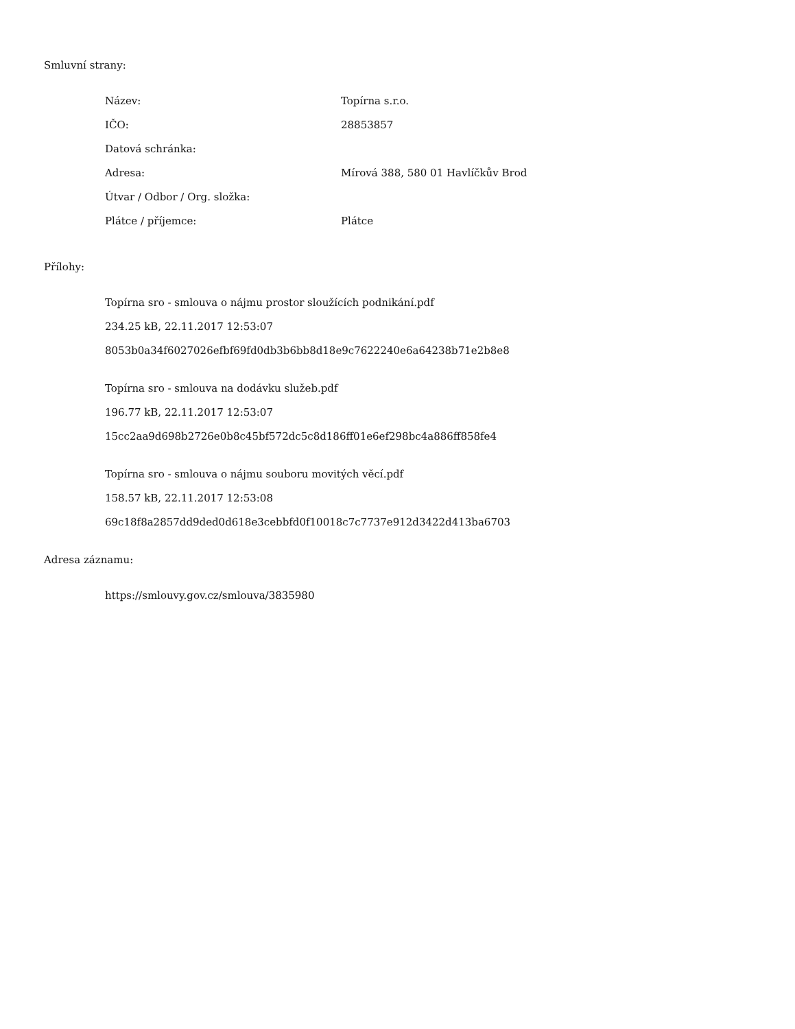Smluvní strany:
| Název: | Topírna s.r.o. |
| IČO: | 28853857 |
| Datová schránka: | |
| Adresa: | Mírová 388, 580 01 Havlíčkův Brod |
| Útvar / Odbor / Org. složka: | |
| Plátce / příjemce: | Plátce |
Přílohy:
Topírna sro - smlouva o nájmu prostor sloužících podnikání.pdf
234.25 kB, 22.11.2017 12:53:07
8053b0a34f6027026efbf69fd0db3b6bb8d18e9c7622240e6a64238b71e2b8e8
Topírna sro - smlouva na dodávku služeb.pdf
196.77 kB, 22.11.2017 12:53:07
15cc2aa9d698b2726e0b8c45bf572dc5c8d186ff01e6ef298bc4a886ff858fe4
Topírna sro - smlouva o nájmu souboru movitých věcí.pdf
158.57 kB, 22.11.2017 12:53:08
69c18f8a2857dd9ded0d618e3cebbfd0f10018c7c7737e912d3422d413ba6703
Adresa záznamu:
https://smlouvy.gov.cz/smlouva/3835980